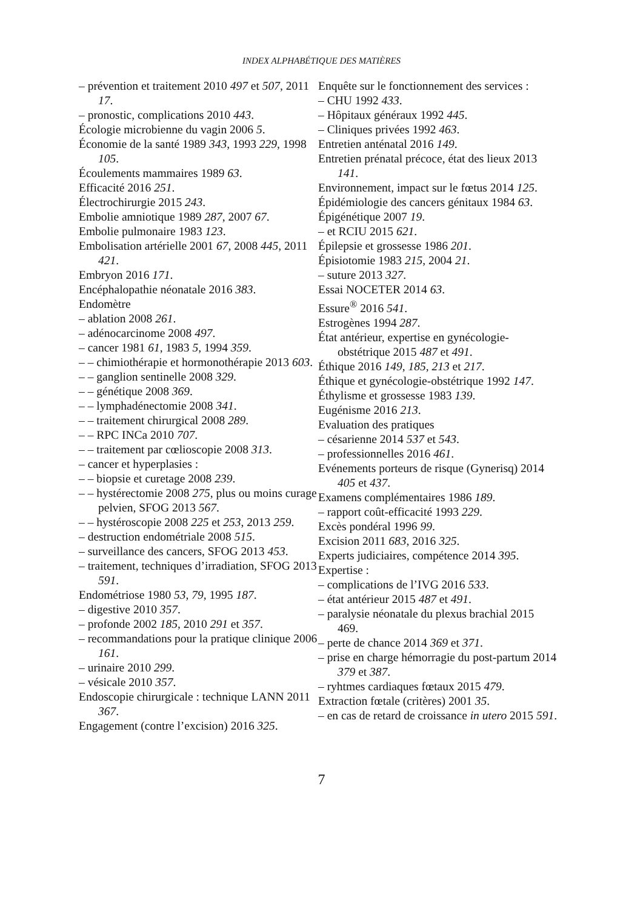INDEX ALPHABÉTIQUE DES MATIÈRES
– prévention et traitement 2010 497 et 507, 2011 17.
– pronostic, complications 2010 443.
Écologie microbienne du vagin 2006 5.
Économie de la santé 1989 343, 1993 229, 1998 105.
Écoulements mammaires 1989 63.
Efficacité 2016 251.
Électrochirurgie 2015 243.
Embolie amniotique 1989 287, 2007 67.
Embolie pulmonaire 1983 123.
Embolisation artérielle 2001 67, 2008 445, 2011 421.
Embryon 2016 171.
Encéphalopathie néonatale 2016 383.
Endomètre
– ablation 2008 261.
– adénocarcinome 2008 497.
– cancer 1981 61, 1983 5, 1994 359.
– – chimiothérapie et hormonothérapie 2013 603.
– – ganglion sentinelle 2008 329.
– – génétique 2008 369.
– – lymphadénectomie 2008 341.
– – traitement chirurgical 2008 289.
– – RPC INCa 2010 707.
– – traitement par cœlioscopie 2008 313.
– cancer et hyperplasies :
– – biopsie et curetage 2008 239.
– – hystérectomie 2008 275, plus ou moins curage pelvien, SFOG 2013 567.
– – hystéroscopie 2008 225 et 253, 2013 259.
– destruction endométriale 2008 515.
– surveillance des cancers, SFOG 2013 453.
– traitement, techniques d’irradiation, SFOG 2013 591.
Endométriose 1980 53, 79, 1995 187.
– digestive 2010 357.
– profonde 2002 185, 2010 291 et 357.
– recommandations pour la pratique clinique 2006 161.
– urinaire 2010 299.
– vésicale 2010 357.
Endoscopie chirurgicale : technique LANN 2011 367.
Engagement (contre l’excision) 2016 325.
Enquête sur le fonctionnement des services :
– CHU 1992 433.
– Hôpitaux généraux 1992 445.
– Cliniques privées 1992 463.
Entretien anténatal 2016 149.
Entretien prénatal précoce, état des lieux 2013 141.
Environnement, impact sur le fœtus 2014 125.
Épidémiologie des cancers génitaux 1984 63.
Épigénétique 2007 19.
– et RCIU 2015 621.
Épilepsie et grossesse 1986 201.
Épisiotomie 1983 215, 2004 21.
– suture 2013 327.
Essai NOCETER 2014 63.
Essure<sup>®</sup> 2016 541.
Estrogènes 1994 287.
État antérieur, expertise en gynécologie-obstétrique 2015 487 et 491.
Éthique 2016 149, 185, 213 et 217.
Éthique et gynécologie-obstétrique 1992 147.
Éthylisme et grossesse 1983 139.
Eugénisme 2016 213.
Evaluation des pratiques
– césarienne 2014 537 et 543.
– professionnelles 2016 461.
Evénements porteurs de risque (Gynerisq) 2014 405 et 437.
Examens complémentaires 1986 189.
– rapport coût-efficacité 1993 229.
Excès pondéral 1996 99.
Excision 2011 683, 2016 325.
Experts judiciaires, compétence 2014 395.
Expertise :
– complications de l’IVG 2016 533.
– état antérieur 2015 487 et 491.
– paralysie néonatale du plexus brachial 2015 469.
– perte de chance 2014 369 et 371.
– prise en charge hémorragie du post-partum 2014 379 et 387.
– ryhtmes cardiaques fœtaux 2015 479.
Extraction fœtale (critères) 2001 35.
– en cas de retard de croissance in utero 2015 591.
7